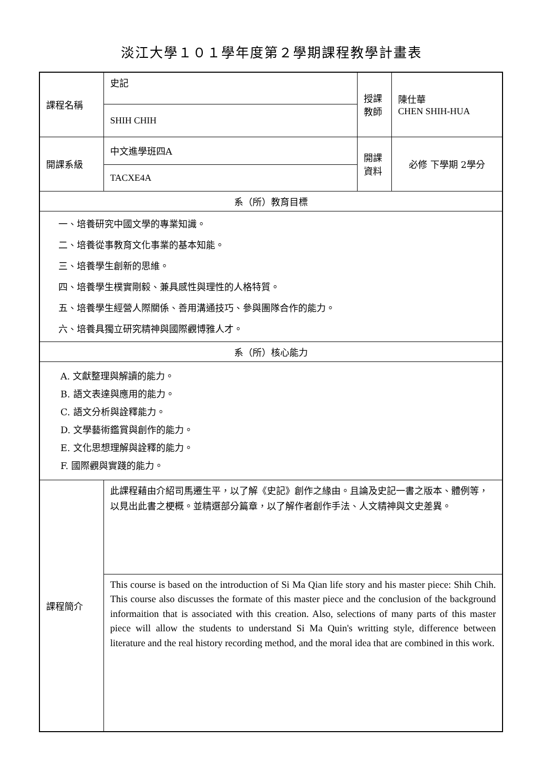淡江大學１０１學年度第２學期課程教學計畫表
| 課程名稱 | 史記 | 授課 教師 | 陳仕華 CHEN SHIH-HUA |
| | SHIH CHIH | | |
| 開課系級 | 中文進學班四A | 開課 資料 | 必修 下學期 2學分 |
| | TACXE4A | | |
| 系（所）教育目標 | | | |
| 一、培養研究中國文學的專業知識。 二、培養從事教育文化事業的基本知能。 三、培養學生創新的思維。 四、培養學生樸實剛毅、兼具感性與理性的人格特質。 五、培養學生經營人際關係、善用溝通技巧、參與團隊合作的能力。 六、培養具獨立研究精神與國際觀博雅人才。 | | | |
| 系（所）核心能力 | | | |
| A. 文獻整理與解讀的能力。 B. 語文表達與應用的能力。 C. 語文分析與詮釋能力。 D. 文學藝術鑑賞與創作的能力。 E. 文化思想理解與詮釋的能力。 F. 國際觀與實踐的能力。 | | | |
| 課程簡介 | 此課程藉由介紹司馬遷生平，以了解《史記》創作之緣由。且論及史記一書之版本、體例等，以見出此書之梗概。並精選部分篇章，以了解作者創作手法、人文精神與文史差異。 | | |
| | This course is based on the introduction of Si Ma Qian life story and his master piece: Shih Chih. This course also discusses the formate of this master piece and the conclusion of the background informaition that is associated with this creation. Also, selections of many parts of this master piece will allow the students to understand Si Ma Quin's writting style, difference between literature and the real history recording method, and the moral idea that are combined in this work. | | |